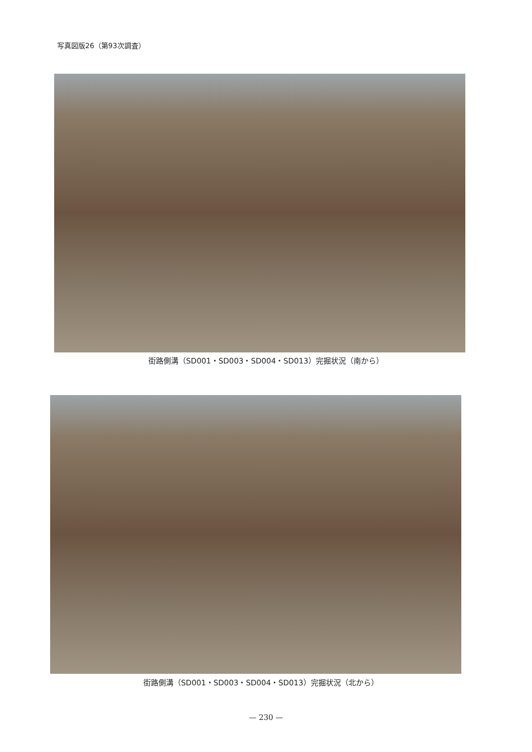写真図版26（第93次調査）
街路側溝（SD001・SD003・SD004・SD013）完掘状況（南から）
街路側溝（SD001・SD003・SD004・SD013）完掘状況（北から）
— 230 —